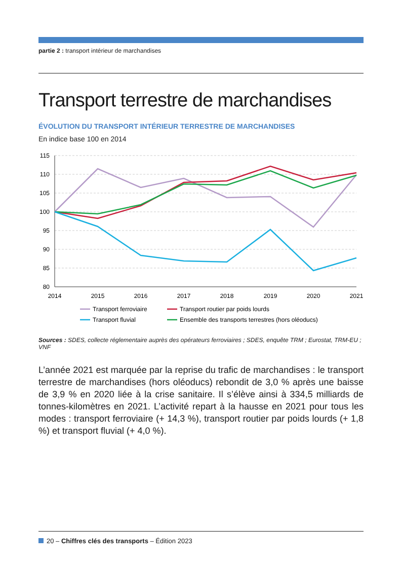partie 2 : transport intérieur de marchandises
Transport terrestre de marchandises
ÉVOLUTION DU TRANSPORT INTÉRIEUR TERRESTRE DE MARCHANDISES
En indice base 100 en 2014
115
110
105
100
95
90
85
80
2014
2015
2016
2017
2018
2019
2020
2021
Transport ferroviaire
Transport routier par poids lourds
Transport fluvial
Ensemble des transports terrestres (hors oléoducs)
Sources : SDES, collecte réglementaire auprès des opérateurs ferroviaires ; SDES, enquête TRM ; Eurostat, TRM-EU ; VNF
L’année 2021 est marquée par la reprise du trafic de marchandises : le transport terrestre de marchandises (hors oléoducs) rebondit de 3,0 % après une baisse de 3,9 % en 2020 liée à la crise sanitaire. Il s’élève ainsi à 334,5 milliards de tonnes-kilomètres en 2021. L’activité repart à la hausse en 2021 pour tous les modes : transport ferroviaire (+ 14,3 %), transport routier par poids lourds (+ 1,8 %) et transport fluvial (+ 4,0 %).
20 – Chiffres clés des transports – Édition 2023